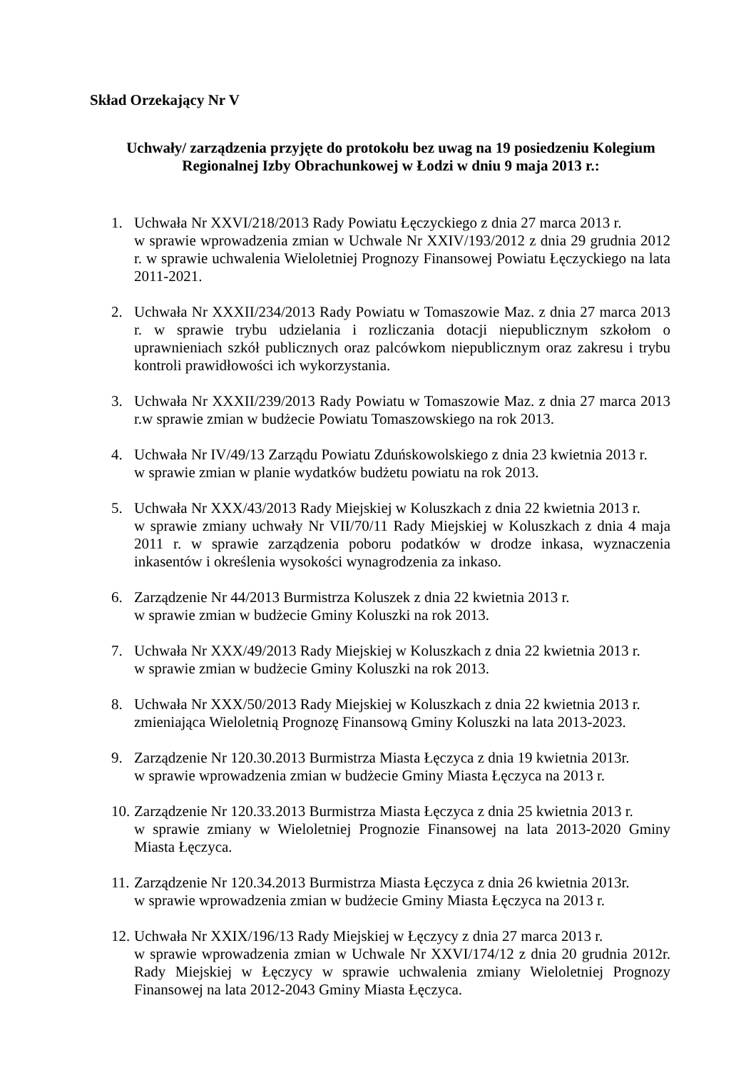Skład Orzekający Nr V
Uchwały/ zarządzenia przyjęte do protokołu bez uwag na 19 posiedzeniu Kolegium
Regionalnej Izby Obrachunkowej w Łodzi w dniu 9 maja 2013 r.:
1. Uchwała Nr XXVI/218/2013 Rady Powiatu Łęczyckiego z dnia 27 marca 2013 r.
w sprawie wprowadzenia zmian w Uchwale Nr XXIV/193/2012 z dnia 29 grudnia 2012 r. w sprawie uchwalenia Wieloletniej Prognozy Finansowej Powiatu Łęczyckiego na lata 2011-2021.
2. Uchwała Nr XXXII/234/2013 Rady Powiatu w Tomaszowie Maz. z dnia 27 marca 2013 r. w sprawie trybu udzielania i rozliczania dotacji niepublicznym szkołom o uprawnieniach szkół publicznych oraz palcówkom niepublicznym oraz zakresu i trybu kontroli prawidłowości ich wykorzystania.
3. Uchwała Nr XXXII/239/2013 Rady Powiatu w Tomaszowie Maz. z dnia 27 marca 2013 r.w sprawie zmian w budżecie Powiatu Tomaszowskiego na rok 2013.
4. Uchwała Nr IV/49/13 Zarządu Powiatu Zduńskowolskiego z dnia 23 kwietnia 2013 r.
w sprawie zmian w planie wydatków budżetu powiatu na rok 2013.
5. Uchwała Nr XXX/43/2013 Rady Miejskiej w Koluszkach z dnia 22 kwietnia 2013 r.
w sprawie zmiany uchwały Nr VII/70/11 Rady Miejskiej w Koluszkach z dnia 4 maja 2011 r. w sprawie zarządzenia poboru podatków w drodze inkasa, wyznaczenia inkasentów i określenia wysokości wynagrodzenia za inkaso.
6. Zarządzenie Nr 44/2013 Burmistrza Koluszek z dnia 22 kwietnia 2013 r.
w sprawie zmian w budżecie Gminy Koluszki na rok 2013.
7. Uchwała Nr XXX/49/2013 Rady Miejskiej w Koluszkach z dnia 22 kwietnia 2013 r.
w sprawie zmian w budżecie Gminy Koluszki na rok 2013.
8. Uchwała Nr XXX/50/2013 Rady Miejskiej w Koluszkach z dnia 22 kwietnia 2013 r.
zmieniająca Wieloletnią Prognozę Finansową Gminy Koluszki na lata 2013-2023.
9. Zarządzenie Nr 120.30.2013 Burmistrza Miasta Łęczyca z dnia 19 kwietnia 2013r.
w sprawie wprowadzenia zmian w budżecie Gminy Miasta Łęczyca na 2013 r.
10.
Zarządzenie Nr 120.33.2013 Burmistrza Miasta Łęczyca z dnia 25 kwietnia 2013 r.
w sprawie zmiany w Wieloletniej Prognozie Finansowej na lata 2013-2020 Gminy Miasta Łęczyca.
11.
Zarządzenie Nr 120.34.2013 Burmistrza Miasta Łęczyca z dnia 26 kwietnia 2013r.
w sprawie wprowadzenia zmian w budżecie Gminy Miasta Łęczyca na 2013 r.
12.
Uchwała Nr XXIX/196/13 Rady Miejskiej w Łęczycy z dnia 27 marca 2013 r.
w sprawie wprowadzenia zmian w Uchwale Nr XXVI/174/12 z dnia 20 grudnia 2012r. Rady Miejskiej w Łęczycy w sprawie uchwalenia zmiany Wieloletniej Prognozy Finansowej na lata 2012-2043 Gminy Miasta Łęczyca.